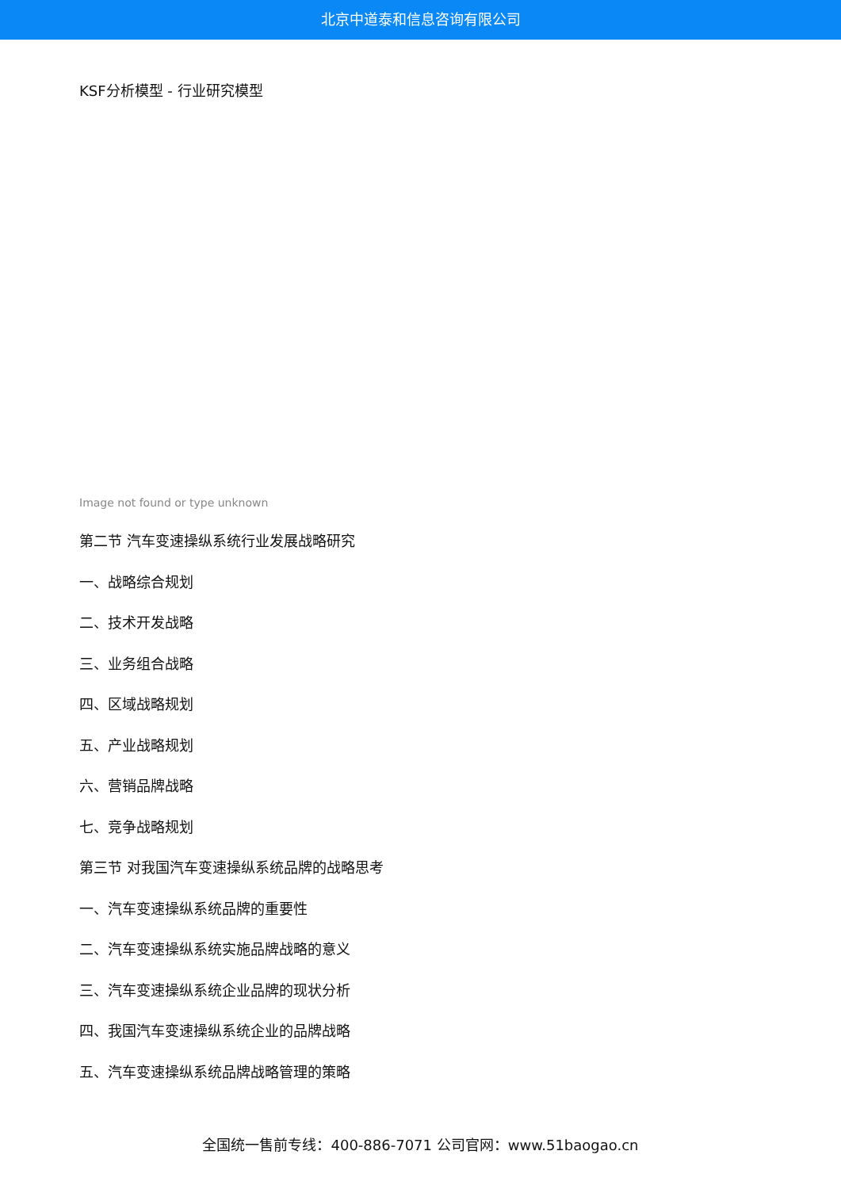北京中道泰和信息咨询有限公司
KSF分析模型 - 行业研究模型
Image not found or type unknown
第二节 汽车变速操纵系统行业发展战略研究
一、战略综合规划
二、技术开发战略
三、业务组合战略
四、区域战略规划
五、产业战略规划
六、营销品牌战略
七、竞争战略规划
第三节 对我国汽车变速操纵系统品牌的战略思考
一、汽车变速操纵系统品牌的重要性
二、汽车变速操纵系统实施品牌战略的意义
三、汽车变速操纵系统企业品牌的现状分析
四、我国汽车变速操纵系统企业的品牌战略
五、汽车变速操纵系统品牌战略管理的策略
全国统一售前专线：400-886-7071 公司官网：www.51baogao.cn